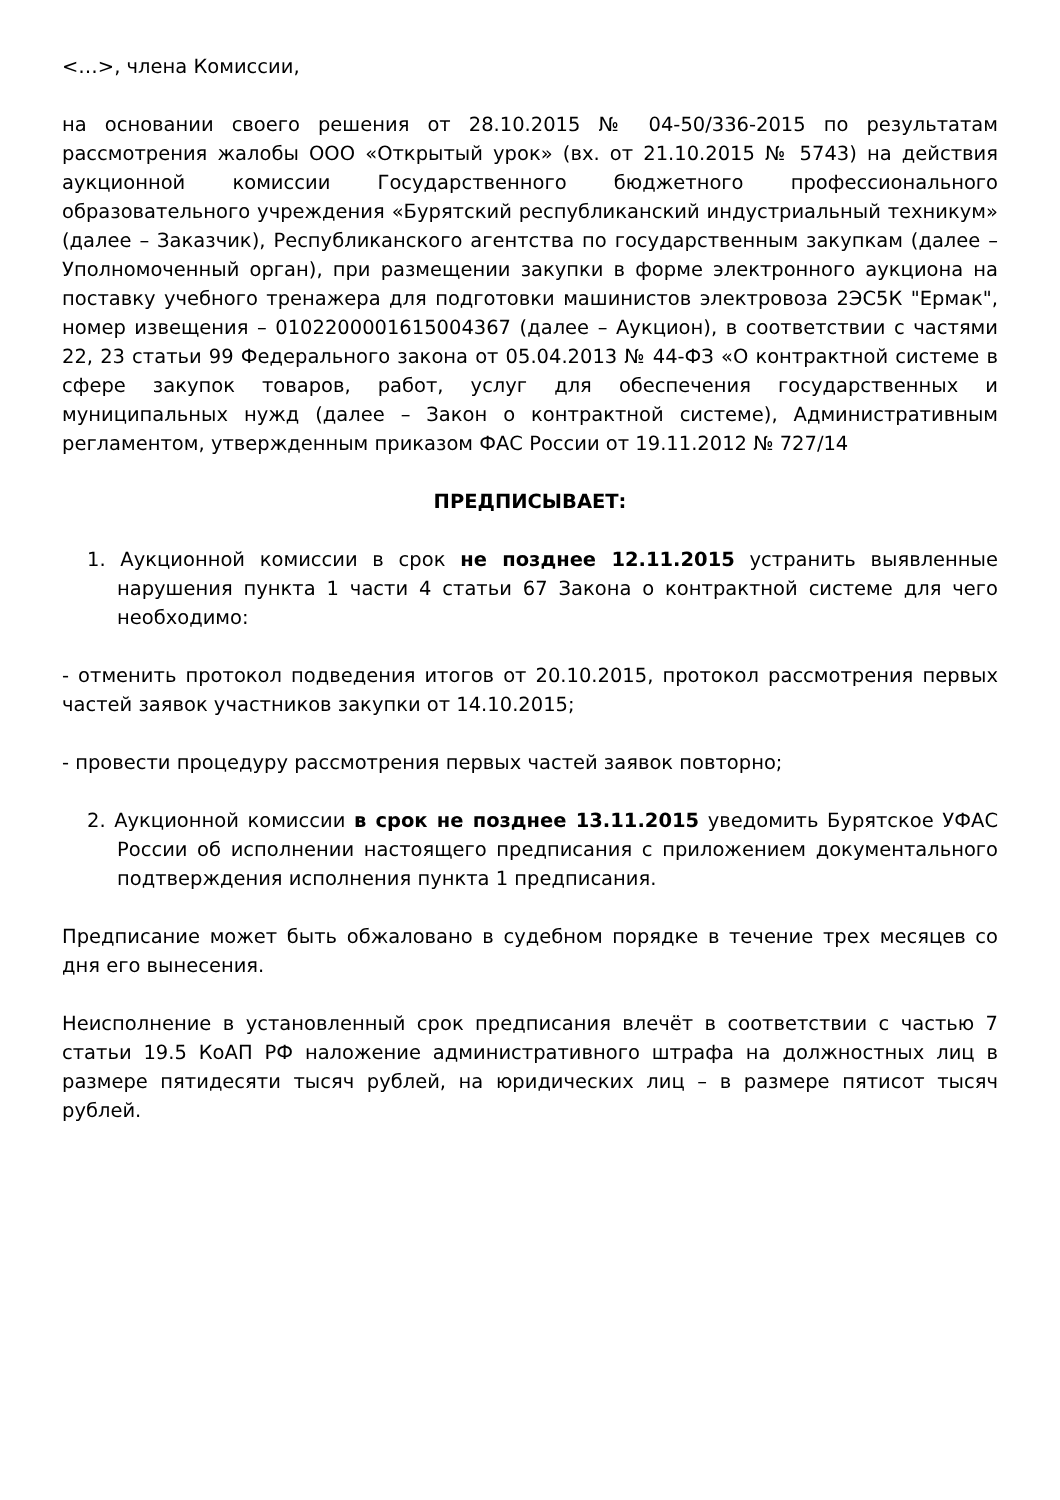<…>, члена Комиссии,
на основании своего решения от 28.10.2015 № 04-50/336-2015 по результатам рассмотрения жалобы ООО «Открытый урок» (вх. от 21.10.2015 № 5743) на действия аукционной комиссии Государственного бюджетного профессионального образовательного учреждения «Бурятский республиканский индустриальный техникум» (далее – Заказчик), Республиканского агентства по государственным закупкам (далее – Уполномоченный орган), при размещении закупки в форме электронного аукциона на поставку учебного тренажера для подготовки машинистов электровоза 2ЭС5К "Ермак", номер извещения – 0102200001615004367 (далее – Аукцион), в соответствии с частями 22, 23 статьи 99 Федерального закона от 05.04.2013 № 44-ФЗ «О контрактной системе в сфере закупок товаров, работ, услуг для обеспечения государственных и муниципальных нужд (далее – Закон о контрактной системе), Административным регламентом, утвержденным приказом ФАС России от 19.11.2012 № 727/14
ПРЕДПИСЫВАЕТ:
1. Аукционной комиссии в срок не позднее 12.11.2015 устранить выявленные нарушения пункта 1 части 4 статьи 67 Закона о контрактной системе для чего необходимо:
- отменить протокол подведения итогов от 20.10.2015, протокол рассмотрения первых частей заявок участников закупки от 14.10.2015;
- провести процедуру рассмотрения первых частей заявок повторно;
2. Аукционной комиссии в срок не позднее 13.11.2015 уведомить Бурятское УФАС России об исполнении настоящего предписания с приложением документального подтверждения исполнения пункта 1 предписания.
Предписание может быть обжаловано в судебном порядке в течение трех месяцев со дня его вынесения.
Неисполнение в установленный срок предписания влечёт в соответствии с частью 7 статьи 19.5 КоАП РФ наложение административного штрафа на должностных лиц в размере пятидесяти тысяч рублей, на юридических лиц – в размере пятисот тысяч рублей.